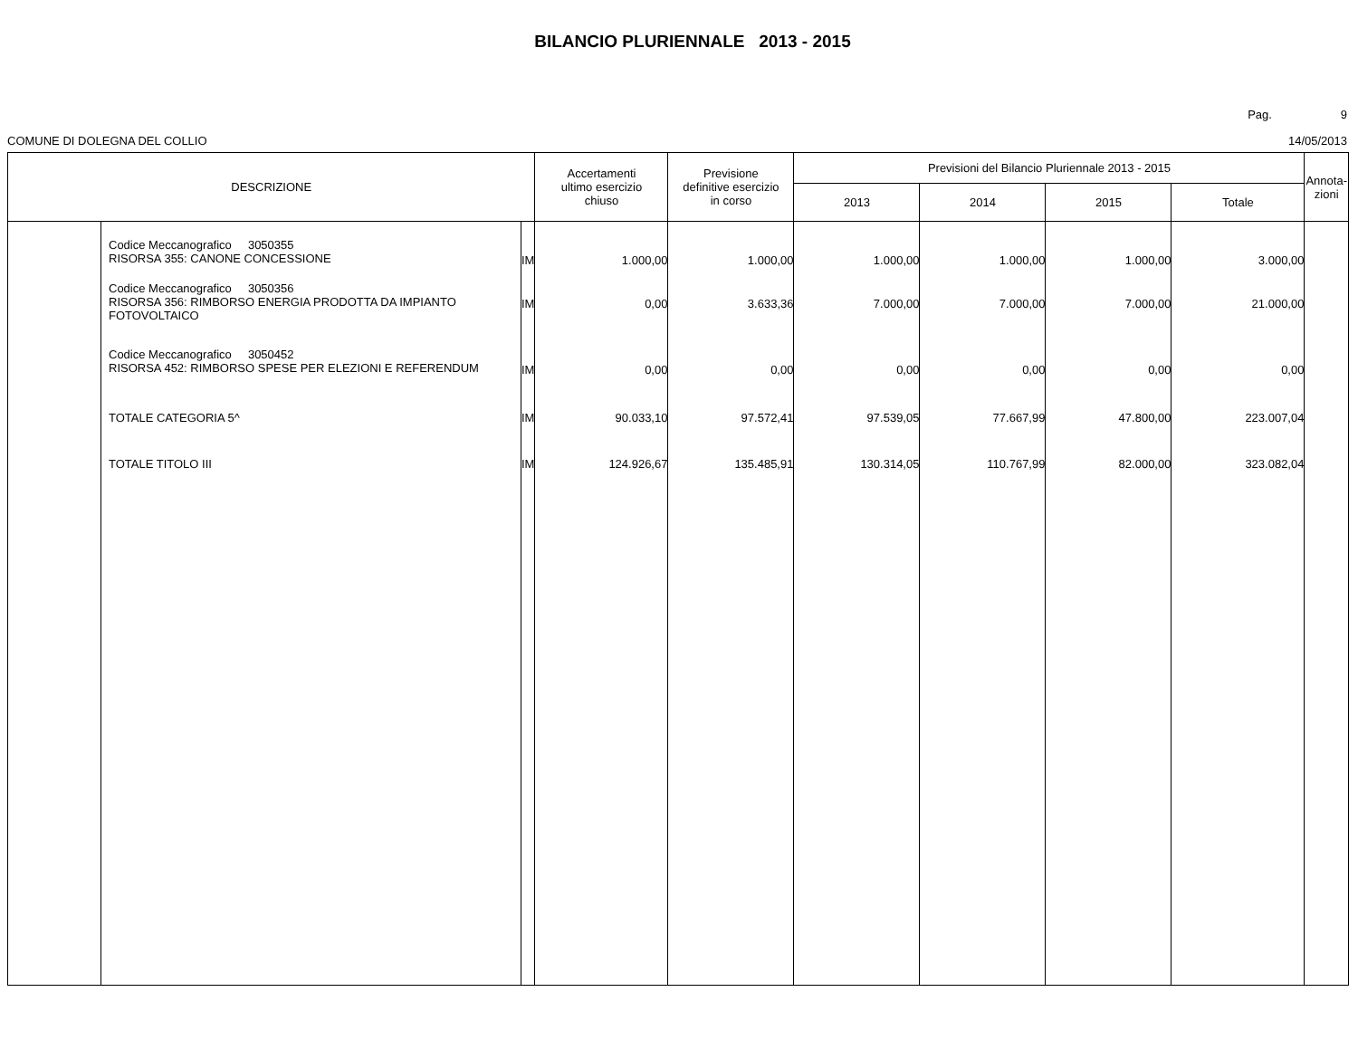BILANCIO PLURIENNALE 2013 - 2015
Pag. 9
COMUNE DI DOLEGNA DEL COLLIO 14/05/2013
| DESCRIZIONE | | | Accertamenti ultimo esercizio chiuso | Previsione definitive esercizio in corso | Previsioni del Bilancio Pluriennale 2013 - 2015 | | | | Annota- zioni |
| --- | --- | --- | --- | --- | --- | --- | --- | --- | --- |
| | | | | | 2013 | 2014 | 2015 | Totale | |
| | Codice Meccanografico 3050355 RISORSA 355: CANONE CONCESSIONE | IM | 1.000,00 | 1.000,00 | 1.000,00 | 1.000,00 | 1.000,00 | 3.000,00 | |
| | Codice Meccanografico 3050356 RISORSA 356: RIMBORSO ENERGIA PRODOTTA DA IMPIANTO FOTOVOLTAICO | IM | 0,00 | 3.633,36 | 7.000,00 | 7.000,00 | 7.000,00 | 21.000,00 | |
| | Codice Meccanografico 3050452 RISORSA 452: RIMBORSO SPESE PER ELEZIONI E REFERENDUM | IM | 0,00 | 0,00 | 0,00 | 0,00 | 0,00 | 0,00 | |
| | TOTALE CATEGORIA 5^ | IM | 90.033,10 | 97.572,41 | 97.539,05 | 77.667,99 | 47.800,00 | 223.007,04 | |
| | TOTALE TITOLO III | IM | 124.926,67 | 135.485,91 | 130.314,05 | 110.767,99 | 82.000,00 | 323.082,04 | |